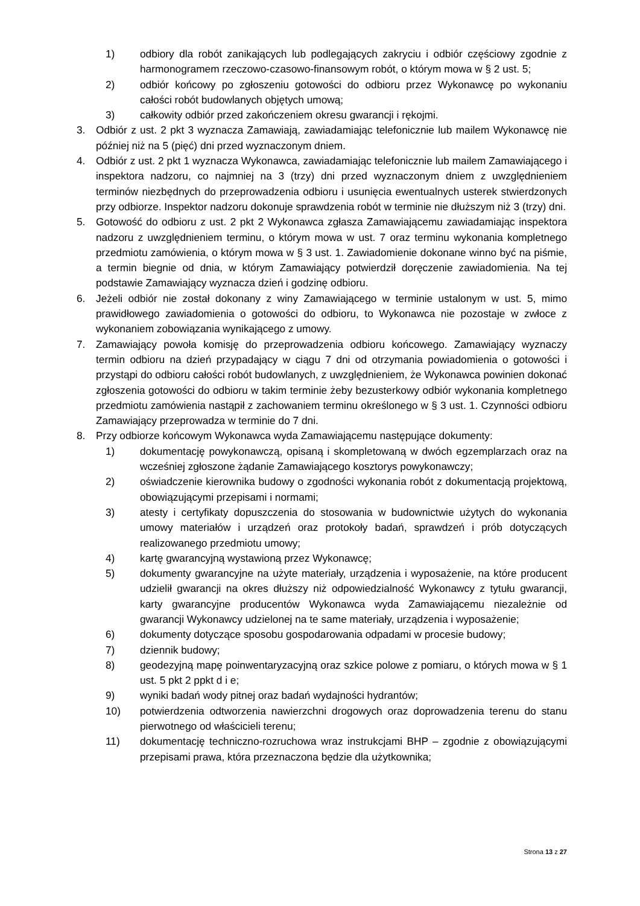1) odbiory dla robót zanikających lub podlegających zakryciu i odbiór częściowy zgodnie z harmonogramem rzeczowo-czasowo-finansowym robót, o którym mowa w § 2 ust. 5;
2) odbiór końcowy po zgłoszeniu gotowości do odbioru przez Wykonawcę po wykonaniu całości robót budowlanych objętych umową;
3) całkowity odbiór przed zakończeniem okresu gwarancji i rękojmi.
3. Odbiór z ust. 2 pkt 3 wyznacza Zamawiają, zawiadamiając telefonicznie lub mailem Wykonawcę nie później niż na 5 (pięć) dni przed wyznaczonym dniem.
4. Odbiór z ust. 2 pkt 1 wyznacza Wykonawca, zawiadamiając telefonicznie lub mailem Zamawiającego i inspektora nadzoru, co najmniej na 3 (trzy) dni przed wyznaczonym dniem z uwzględnieniem terminów niezbędnych do przeprowadzenia odbioru i usunięcia ewentualnych usterek stwierdzonych przy odbiorze. Inspektor nadzoru dokonuje sprawdzenia robót w terminie nie dłuższym niż 3 (trzy) dni.
5. Gotowość do odbioru z ust. 2 pkt 2 Wykonawca zgłasza Zamawiającemu zawiadamiając inspektora nadzoru z uwzględnieniem terminu, o którym mowa w ust. 7 oraz terminu wykonania kompletnego przedmiotu zamówienia, o którym mowa w § 3 ust. 1. Zawiadomienie dokonane winno być na piśmie, a termin biegnie od dnia, w którym Zamawiający potwierdził doręczenie zawiadomienia. Na tej podstawie Zamawiający wyznacza dzień i godzinę odbioru.
6. Jeżeli odbiór nie został dokonany z winy Zamawiającego w terminie ustalonym w ust. 5, mimo prawidłowego zawiadomienia o gotowości do odbioru, to Wykonawca nie pozostaje w zwłoce z wykonaniem zobowiązania wynikającego z umowy.
7. Zamawiający powoła komisję do przeprowadzenia odbioru końcowego. Zamawiający wyznaczy termin odbioru na dzień przypadający w ciągu 7 dni od otrzymania powiadomienia o gotowości i przystąpi do odbioru całości robót budowlanych, z uwzględnieniem, że Wykonawca powinien dokonać zgłoszenia gotowości do odbioru w takim terminie żeby bezusterkowy odbiór wykonania kompletnego przedmiotu zamówienia nastąpił z zachowaniem terminu określonego w § 3 ust. 1. Czynności odbioru Zamawiający przeprowadza w terminie do 7 dni.
8. Przy odbiorze końcowym Wykonawca wyda Zamawiającemu następujące dokumenty:
1) dokumentację powykonawczą, opisaną i skompletowaną w dwóch egzemplarzach oraz na wcześniej zgłoszone żądanie Zamawiającego kosztorys powykonawczy;
2) oświadczenie kierownika budowy o zgodności wykonania robót z dokumentacją projektową, obowiązującymi przepisami i normami;
3) atesty i certyfikaty dopuszczenia do stosowania w budownictwie użytych do wykonania umowy materiałów i urządzeń oraz protokoły badań, sprawdzeń i prób dotyczących realizowanego przedmiotu umowy;
4) kartę gwarancyjną wystawioną przez Wykonawcę;
5) dokumenty gwarancyjne na użyte materiały, urządzenia i wyposażenie, na które producent udzielił gwarancji na okres dłuższy niż odpowiedzialność Wykonawcy z tytułu gwarancji, karty gwarancyjne producentów Wykonawca wyda Zamawiającemu niezależnie od gwarancji Wykonawcy udzielonej na te same materiały, urządzenia i wyposażenie;
6) dokumenty dotyczące sposobu gospodarowania odpadami w procesie budowy;
7) dziennik budowy;
8) geodezyjną mapę poinwentaryzacyjną oraz szkice polowe z pomiaru, o których mowa w § 1 ust. 5 pkt 2 ppkt d i e;
9) wyniki badań wody pitnej oraz badań wydajności hydrantów;
10) potwierdzenia odtworzenia nawierzchni drogowych oraz doprowadzenia terenu do stanu pierwotnego od właścicieli terenu;
11) dokumentację techniczno-rozruchowa wraz instrukcjami BHP – zgodnie z obowiązującymi przepisami prawa, która przeznaczona będzie dla użytkownika;
Strona 13 z 27